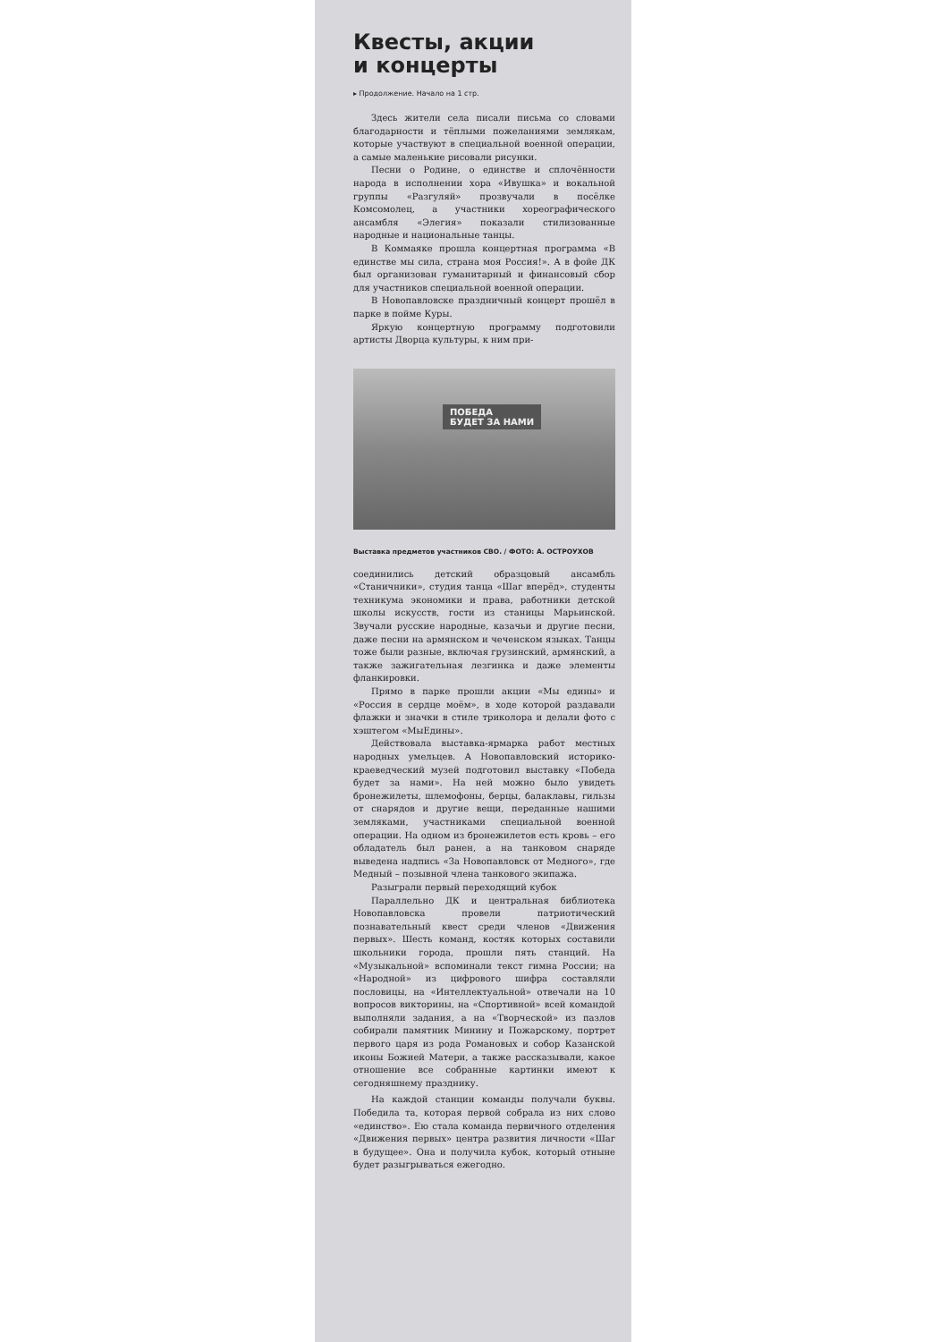Квесты, акции
и концерты
▸ Продолжение. Начало на 1 стр.
Здесь жители села писали письма со словами благодарности и тёплыми пожеланиями землякам, которые участвуют в специальной военной операции, а самые маленькие рисовали рисунки.
Песни о Родине, о единстве и сплочённости народа в исполнении хора «Ивушка» и вокальной группы «Разгуляй» прозвучали в посёлке Комсомолец, а участники хореографического ансамбля «Элегия» показали стилизованные народные и национальные танцы.
В Коммаяке прошла концертная программа «В единстве мы сила, страна моя Россия!». А в фойе ДК был организован гуманитарный и финансовый сбор для участников специальной военной операции.
В Новопавловске праздничный концерт прошёл в парке в пойме Куры.
Яркую концертную программу подготовили артисты Дворца культуры, к ним при-
ПОБЕДА
БУДЕТ ЗА НАМИ
Выставка предметов участников СВО. / ФОТО: А. ОСТРОУХОВ
соединились детский образцовый ансамбль «Станичники», студия танца «Шаг вперёд», студенты техникума экономики и права, работники детской школы искусств, гости из станицы Марьинской. Звучали русские народные, казачьи и другие песни, даже песни на армянском и чеченском языках. Танцы тоже были разные, включая грузинский, армянский, а также зажигательная лезгинка и даже элементы фланкировки.
Прямо в парке прошли акции «Мы едины» и «Россия в сердце моём», в ходе которой раздавали флажки и значки в стиле триколора и делали фото с хэштегом «МыЕдины».
Действовала выставка-ярмарка работ местных народных умельцев. А Новопавловский историко-краеведческий музей подготовил выставку «Победа будет за нами». На ней можно было увидеть бронежилеты, шлемофоны, берцы, балаклавы, гильзы от снарядов и другие вещи, переданные нашими земляками, участниками специальной военной операции. На одном из бронежилетов есть кровь – его обладатель был ранен, а на танковом снаряде выведена надпись «За Новопавловск от Медного», где Медный – позывной члена танкового экипажа.
Разыграли первый переходящий кубок
Параллельно ДК и центральная библиотека Новопавловска провели патриотический познавательный квест среди членов «Движения первых». Шесть команд, костяк которых составили школьники города, прошли пять станций. На «Музыкальной» вспоминали текст гимна России; на «Народной» из цифрового шифра составляли пословицы, на «Интеллектуальной» отвечали на 10 вопросов викторины, на «Спортивной» всей командой выполняли задания, а на «Творческой» из пазлов собирали памятник Минину и Пожарскому, портрет первого царя из рода Романовых и собор Казанской иконы Божией Матери, а также рассказывали, какое отношение все собранные картинки имеют к сегодняшнему празднику.
На каждой станции команды получали буквы. Победила та, которая первой собрала из них слово «единство». Ею стала команда первичного отделения «Движения первых» центра развития личности «Шаг в будущее». Она и получила кубок, который отныне будет разыгрываться ежегодно.